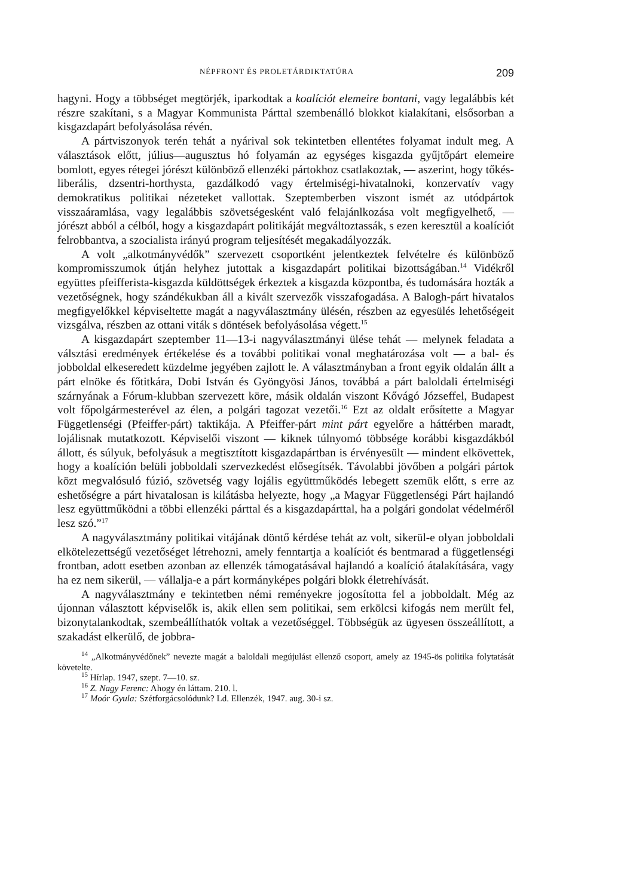NÉPFRONT ÉS PROLETÁRDIKTATÚRA 209
hagyni. Hogy a többséget megtörjék, iparkodtak a koalíciót elemeire bontani, vagy legalábbis két részre szakítani, s a Magyar Kommunista Párttal szembenálló blokkot kialakítani, elsősorban a kisgazdapárt befolyásolása révén.
A pártviszonyok terén tehát a nyárival sok tekintetben ellentétes folyamat indult meg. A választások előtt, július—augusztus hó folyamán az egységes kisgazda gyűjtőpárt elemeire bomlott, egyes rétegei jórészt különböző ellenzéki pártokhoz csatlakoztak, — aszerint, hogy tőkés-liberális, dzsentri-horthysta, gazdálkodó vagy értelmiségi-hivatalnoki, konzervatív vagy demokratikus politikai nézeteket vallottak. Szeptemberben viszont ismét az utódpártok visszaáramlása, vagy legalábbis szövetségesként való felajánlkozása volt megfigyelhető, — jórészt abból a célból, hogy a kisgazdapárt politikáját megváltoztassák, s ezen keresztül a koalíciót felrobbantva, a szocialista irányú program teljesítését megakadályozzák.
A volt „alkotmányvédők” szervezett csoportként jelentkeztek felvételre és különböző kompromisszumok útján helyhez jutottak a kisgazdapárt politikai bizottságában.<sup>14</sup> Vidékről együttes pfeifferista-kisgazda küldöttségek érkeztek a kisgazda központba, és tudomására hozták a vezetőségnek, hogy szándékukban áll a kivált szervezők visszafogadása. A Balogh-párt hivatalos megfigyelőkkel képviseltette magát a nagyválasztmány ülésén, részben az egyesülés lehetőségeit vizsgálva, részben az ottani viták s döntések befolyásolása végett.<sup>15</sup>
A kisgazdapárt szeptember 11—13-i nagyválasztmányi ülése tehát — melynek feladata a válsztási eredmények értékelése és a további politikai vonal meghatározása volt — a bal- és jobboldal elkeseredett küzdelme jegyében zajlott le. A választmányban a front egyik oldalán állt a párt elnöke és főtitkára, Dobi István és Gyöngyösi János, továbbá a párt baloldali értelmiségi szárnyának a Fórum-klubban szervezett köre, másik oldalán viszont Kővágó Józseffel, Budapest volt főpolgármesterével az élen, a polgári tagozat vezetői.<sup>16</sup> Ezt az oldalt erősítette a Magyar Függetlenségi (Pfeiffer-párt) taktikája. A Pfeiffer-párt mint párt egyelőre a háttérben maradt, lojálisnak mutatkozott. Képviselői viszont — kiknek túlnyomó többsége korábbi kisgazdákból állott, és súlyuk, befolyásuk a megtisztított kisgazdapártban is érvényesült — mindent elkövettek, hogy a koalíción belüli jobboldali szervezkedést elősegítsék. Távolabbi jövőben a polgári pártok közt megvalósuló fúzió, szövetség vagy lojális együttműködés lebegett szemük előtt, s erre az eshetőségre a párt hivatalosan is kilátásba helyezte, hogy „a Magyar Függetlenségi Párt hajlandó lesz együttműködni a többi ellenzéki párttal és a kisgazdapárttal, ha a polgári gondolat védelméről lesz szó.”<sup>17</sup>
A nagyválasztmány politikai vitájának döntő kérdése tehát az volt, sikerül-e olyan jobboldali elkötelezettségű vezetőséget létrehozni, amely fenntartja a koalíciót és bentmarad a függetlenségi frontban, adott esetben azonban az ellenzék támogatásával hajlandó a koalíció átalakítására, vagy ha ez nem sikerül, — vállalja-e a párt kormányképes polgári blokk életrehívását.
A nagyválasztmány e tekintetben némi reményekre jogosította fel a jobboldalt. Még az újonnan választott képviselők is, akik ellen sem politikai, sem erkölcsi kifogás nem merült fel, bizonytalankodtak, szembeállíthatók voltak a vezetőséggel. Többségük az ügyesen összeállított, a szakadást elkerülő, de jobbra-
<sup>14</sup> „Alkotmányvédőnek” nevezte magát a baloldali megújulást ellenző csoport, amely az 1945-ös politika folytatását követelte.
<sup>15</sup> Hírlap. 1947, szept. 7—10. sz.
<sup>16</sup> Z. Nagy Ferenc: Ahogy én láttam. 210. l.
<sup>17</sup> Moór Gyula: Szétforgácsolódunk? Ld. Ellenzék, 1947. aug. 30-i sz.